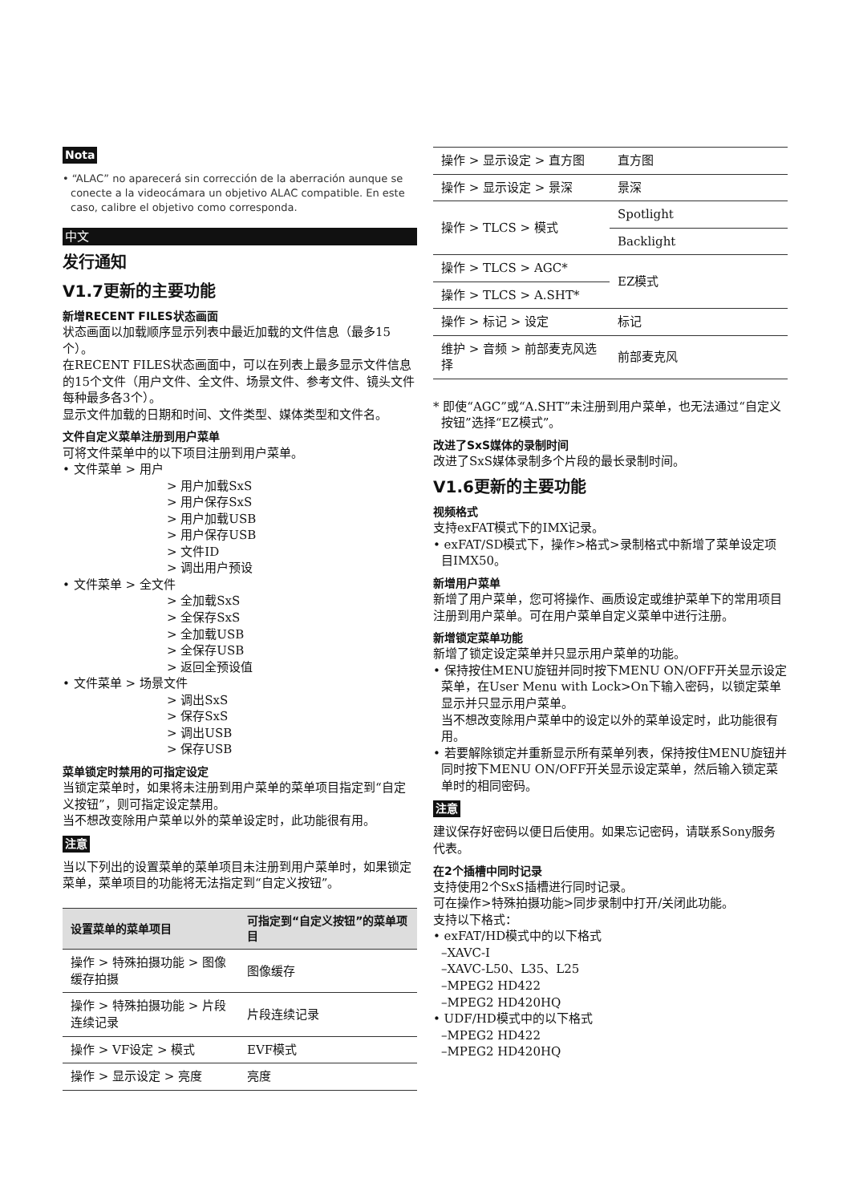Nota
• “ALAC” no aparecerá sin corrección de la aberración aunque se conecte a la videocámara un objetivo ALAC compatible. En este caso, calibre el objetivo como corresponda.
中文
发行通知
V1.7更新的主要功能
新增RECENT FILES状态画面
状态画面以加载顺序显示列表中最近加载的文件信息（最多15个）。
在RECENT FILES状态画面中，可以在列表上最多显示文件信息的15个文件（用户文件、全文件、场景文件、参考文件、镜头文件每种最多各3个）。
显示文件加载的日期和时间、文件类型、媒体类型和文件名。
文件自定义菜单注册到用户菜单
可将文件菜单中的以下项目注册到用户菜单。
• 文件菜单 > 用户
> 用户加载SxS
> 用户保存SxS
> 用户加载USB
> 用户保存USB
> 文件ID
> 调出用户预设
• 文件菜单 > 全文件
> 全加载SxS
> 全保存SxS
> 全加载USB
> 全保存USB
> 返回全预设值
• 文件菜单 > 场景文件
> 调出SxS
> 保存SxS
> 调出USB
> 保存USB
菜单锁定时禁用的可指定设定
当锁定菜单时，如果将未注册到用户菜单的菜单项目指定到“自定义按钮”，则可指定设定禁用。
当不想改变除用户菜单以外的菜单设定时，此功能很有用。
注意
当以下列出的设置菜单的菜单项目未注册到用户菜单时，如果锁定菜单，菜单项目的功能将无法指定到“自定义按钮”。
| 设置菜单的菜单项目 | 可指定到“自定义按钮”的菜单项目 |
| --- | --- |
| 操作 > 特殊拍摄功能 > 图像缓存拍摄 | 图像缓存 |
| 操作 > 特殊拍摄功能 > 片段连续记录 | 片段连续记录 |
| 操作 > VF设定 > 模式 | EVF模式 |
| 操作 > 显示设定 > 亮度 | 亮度 |
| 操作 > 显示设定 > 直方图 | 直方图 |
| 操作 > 显示设定 > 景深 | 景深 |
| 操作 > TLCS > 模式 | Spotlight |
| | Backlight |
| 操作 > TLCS > AGC* | EZ模式 |
| 操作 > TLCS > A.SHT* | |
| 操作 > 标记 > 设定 | 标记 |
| 维护 > 音频 > 前部麦克风选择 | 前部麦克风 |
* 即使“AGC”或“A.SHT”未注册到用户菜单，也无法通过“自定义按钮”选择“EZ模式”。
改进了SxS媒体的录制时间
改进了SxS媒体录制多个片段的最长录制时间。
V1.6更新的主要功能
视频格式
支持exFAT模式下的IMX记录。
• exFAT/SD模式下，操作>格式>录制格式中新增了菜单设定项目IMX50。
新增用户菜单
新增了用户菜单，您可将操作、画质设定或维护菜单下的常用项目注册到用户菜单。可在用户菜单自定义菜单中进行注册。
新增锁定菜单功能
新增了锁定设定菜单并只显示用户菜单的功能。
• 保持按住MENU旋钮并同时按下MENU ON/OFF开关显示设定菜单，在User Menu with Lock>On下输入密码，以锁定菜单显示并只显示用户菜单。
当不想改变除用户菜单中的设定以外的菜单设定时，此功能很有用。
• 若要解除锁定并重新显示所有菜单列表，保持按住MENU旋钮并同时按下MENU ON/OFF开关显示设定菜单，然后输入锁定菜单时的相同密码。
注意
建议保存好密码以便日后使用。如果忘记密码，请联系Sony服务代表。
在2个插槽中同时记录
支持使用2个SxS插槽进行同时记录。
可在操作>特殊拍摄功能>同步录制中打开/关闭此功能。
支持以下格式：
• exFAT/HD模式中的以下格式
–XAVC-I
–XAVC-L50、L35、L25
–MPEG2 HD422
–MPEG2 HD420HQ
• UDF/HD模式中的以下格式
–MPEG2 HD422
–MPEG2 HD420HQ